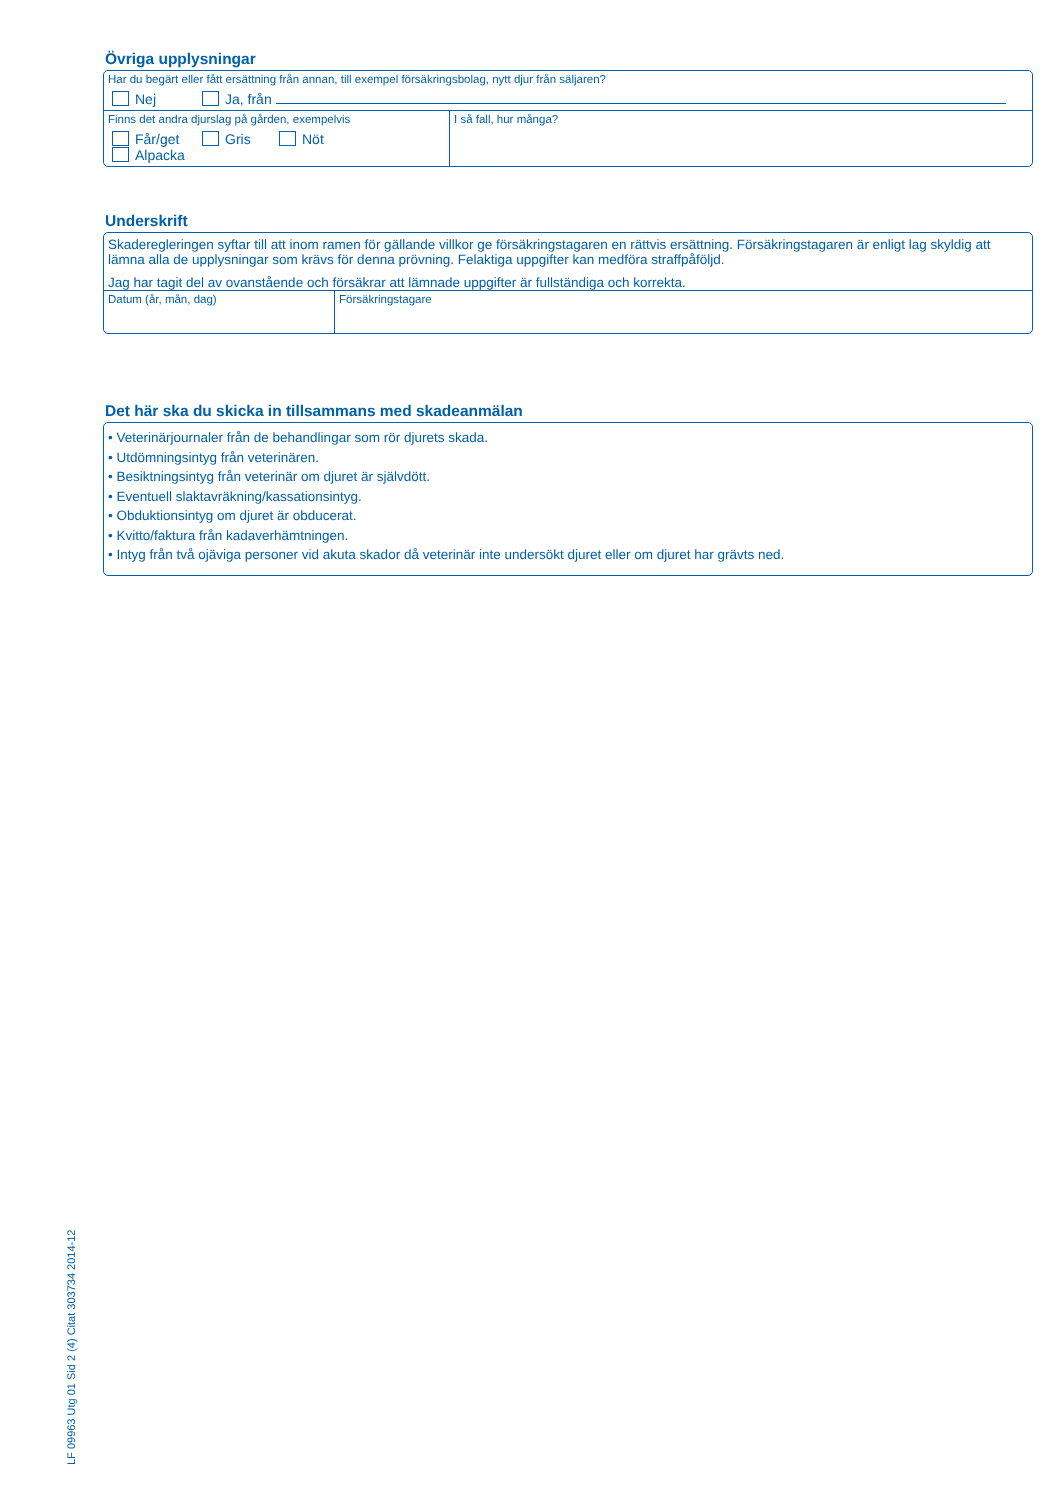Övriga upplysningar
Har du begärt eller fått ersättning från annan, till exempel försäkringsbolag, nytt djur från säljaren?
Nej Ja, från
Finns det andra djurslag på gården, exempelvis
Får/get Gris Nöt Alpacka
I så fall, hur många?
Underskrift
Skaderegleringen syftar till att inom ramen för gällande villkor ge försäkringstagaren en rättvis ersättning. Försäkringstagaren är enligt lag skyldig att lämna alla de upplysningar som krävs för denna prövning. Felaktiga uppgifter kan medföra straffpåföljd.
Jag har tagit del av ovanstående och försäkrar att lämnade uppgifter är fullständiga och korrekta.
Datum (år, mån, dag) Försäkringstagare
Det här ska du skicka in tillsammans med skadeanmälan
• Veterinärjournaler från de behandlingar som rör djurets skada.
• Utdömningsintyg från veterinären.
• Besiktningsintyg från veterinär om djuret är självdött.
• Eventuell slaktavräkning/kassationsintyg.
• Obduktionsintyg om djuret är obducerat.
• Kvitto/faktura från kadaverhämtningen.
• Intyg från två ojäviga personer vid akuta skador då veterinär inte undersökt djuret eller om djuret har grävts ned.
LF 09963 Utg 01 Sid 2 (4) Citat 303734 2014-12